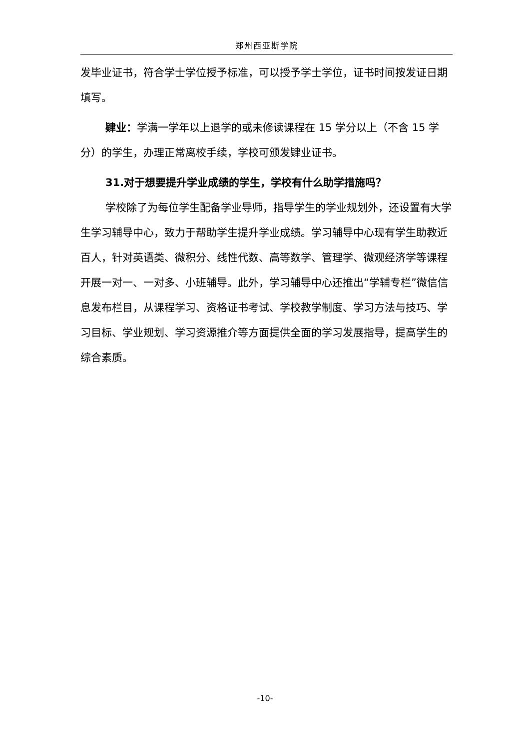郑州西亚斯学院
发毕业证书，符合学士学位授予标准，可以授予学士学位，证书时间按发证日期填写。
肄业：学满一学年以上退学的或未修读课程在 15 学分以上（不含 15 学分）的学生，办理正常离校手续，学校可颁发肄业证书。
31.对于想要提升学业成绩的学生，学校有什么助学措施吗？
学校除了为每位学生配备学业导师，指导学生的学业规划外，还设置有大学生学习辅导中心，致力于帮助学生提升学业成绩。学习辅导中心现有学生助教近百人，针对英语类、微积分、线性代数、高等数学、管理学、微观经济学等课程开展一对一、一对多、小班辅导。此外，学习辅导中心还推出“学辅专栏”微信信息发布栏目，从课程学习、资格证书考试、学校教学制度、学习方法与技巧、学习目标、学业规划、学习资源推介等方面提供全面的学习发展指导，提高学生的综合素质。
-10-